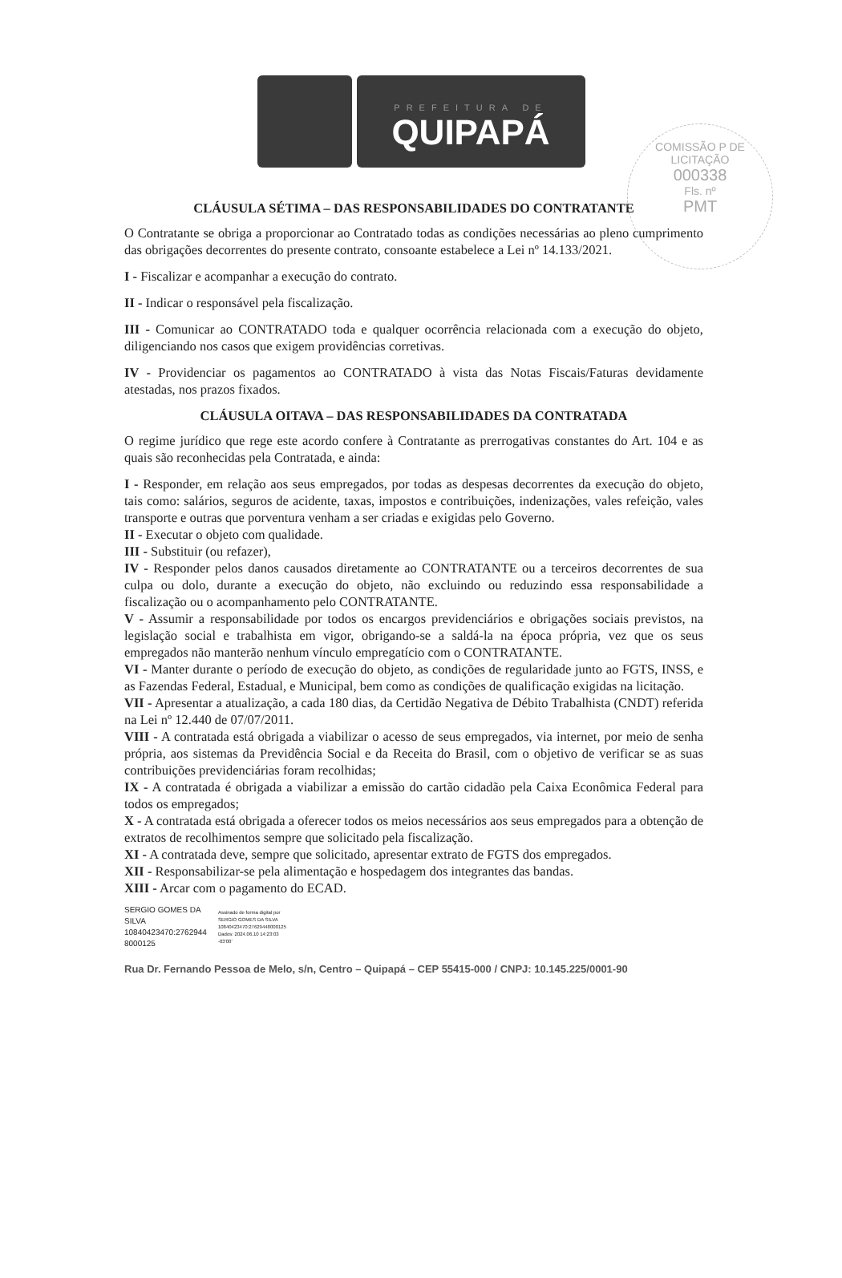COMISSÃO P DE LICITAÇÃO
000338
Fls. nº
PMT
PREFEITURA DE
QUIPAPÁ
CLÁUSULA SÉTIMA – DAS RESPONSABILIDADES DO CONTRATANTE
O Contratante se obriga a proporcionar ao Contratado todas as condições necessárias ao pleno cumprimento das obrigações decorrentes do presente contrato, consoante estabelece a Lei nº 14.133/2021.
I - Fiscalizar e acompanhar a execução do contrato.
II - Indicar o responsável pela fiscalização.
III - Comunicar ao CONTRATADO toda e qualquer ocorrência relacionada com a execução do objeto, diligenciando nos casos que exigem providências corretivas.
IV - Providenciar os pagamentos ao CONTRATADO à vista das Notas Fiscais/Faturas devidamente atestadas, nos prazos fixados.
CLÁUSULA OITAVA – DAS RESPONSABILIDADES DA CONTRATADA
O regime jurídico que rege este acordo confere à Contratante as prerrogativas constantes do Art. 104 e as quais são reconhecidas pela Contratada, e ainda:
I - Responder, em relação aos seus empregados, por todas as despesas decorrentes da execução do objeto, tais como: salários, seguros de acidente, taxas, impostos e contribuições, indenizações, vales refeição, vales transporte e outras que porventura venham a ser criadas e exigidas pelo Governo.
II - Executar o objeto com qualidade.
III - Substituir (ou refazer),
IV - Responder pelos danos causados diretamente ao CONTRATANTE ou a terceiros decorrentes de sua culpa ou dolo, durante a execução do objeto, não excluindo ou reduzindo essa responsabilidade a fiscalização ou o acompanhamento pelo CONTRATANTE.
V - Assumir a responsabilidade por todos os encargos previdenciários e obrigações sociais previstos, na legislação social e trabalhista em vigor, obrigando-se a saldá-la na época própria, vez que os seus empregados não manterão nenhum vínculo empregatício com o CONTRATANTE.
VI - Manter durante o período de execução do objeto, as condições de regularidade junto ao FGTS, INSS, e as Fazendas Federal, Estadual, e Municipal, bem como as condições de qualificação exigidas na licitação.
VII - Apresentar a atualização, a cada 180 dias, da Certidão Negativa de Débito Trabalhista (CNDT) referida na Lei nº 12.440 de 07/07/2011.
VIII - A contratada está obrigada a viabilizar o acesso de seus empregados, via internet, por meio de senha própria, aos sistemas da Previdência Social e da Receita do Brasil, com o objetivo de verificar se as suas contribuições previdenciárias foram recolhidas;
IX - A contratada é obrigada a viabilizar a emissão do cartão cidadão pela Caixa Econômica Federal para todos os empregados;
X - A contratada está obrigada a oferecer todos os meios necessários aos seus empregados para a obtenção de extratos de recolhimentos sempre que solicitado pela fiscalização.
XI - A contratada deve, sempre que solicitado, apresentar extrato de FGTS dos empregados.
XII - Responsabilizar-se pela alimentação e hospedagem dos integrantes das bandas.
XIII - Arcar com o pagamento do ECAD.
SERGIO GOMES DA
SILVA
10840423470:2762944
8000125
Assinado de forma digital por
SERGIO GOMES DA SILVA
10840423470:27629448000125
Dados: 2024.06.10 14:23:03
-03'00'
Rua Dr. Fernando Pessoa de Melo, s/n, Centro – Quipapá – CEP 55415-000 / CNPJ: 10.145.225/0001-90